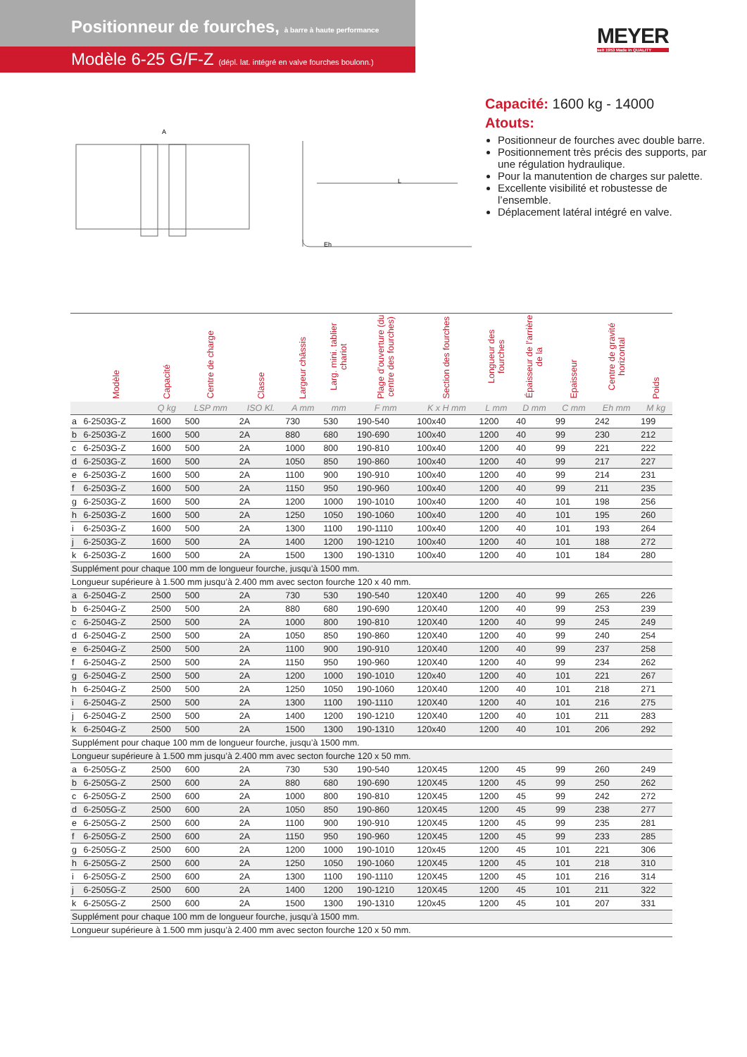Positionneur de fourches, à barre à haute performance
Modèle 6-25 G/F-Z (dépl. lat. intégré en valve fourches boulonn.)
MEYER
seit 1953 Made in QUALITY
A
L
Eh
Capacité: 1600 kg - 14000
Atouts:
Positionneur de fourches avec double barre.
Positionnement très précis des supports, par une régulation hydraulique.
Pour la manutention de charges sur palette.
Excellente visibilité et robustesse de l’ensemble.
Déplacement latéral intégré en valve.
| | Modèle | Capacité | Centre de charge | Classe | Largeur châssis | Larg. mini. tablier chariot | Plage d’ouverture (du centre des fourches) | Section des fourches | Longueur des fourches | Épaisseur de l’arrière de la | Epaisseur | Centre de gravité horizontal | Poids |
| --- | --- | --- | --- | --- | --- | --- | --- | --- | --- | --- | --- | --- | --- |
| | | Q kg | LSP mm | ISO Kl. | A mm | mm | F mm | K x H mm | L mm | D mm | C mm | Eh mm | M kg |
| a | 6-2503G-Z | 1600 | 500 | 2A | 730 | 530 | 190-540 | 100x40 | 1200 | 40 | 99 | 242 | 199 |
| b | 6-2503G-Z | 1600 | 500 | 2A | 880 | 680 | 190-690 | 100x40 | 1200 | 40 | 99 | 230 | 212 |
| c | 6-2503G-Z | 1600 | 500 | 2A | 1000 | 800 | 190-810 | 100x40 | 1200 | 40 | 99 | 221 | 222 |
| d | 6-2503G-Z | 1600 | 500 | 2A | 1050 | 850 | 190-860 | 100x40 | 1200 | 40 | 99 | 217 | 227 |
| e | 6-2503G-Z | 1600 | 500 | 2A | 1100 | 900 | 190-910 | 100x40 | 1200 | 40 | 99 | 214 | 231 |
| f | 6-2503G-Z | 1600 | 500 | 2A | 1150 | 950 | 190-960 | 100x40 | 1200 | 40 | 99 | 211 | 235 |
| g | 6-2503G-Z | 1600 | 500 | 2A | 1200 | 1000 | 190-1010 | 100x40 | 1200 | 40 | 101 | 198 | 256 |
| h | 6-2503G-Z | 1600 | 500 | 2A | 1250 | 1050 | 190-1060 | 100x40 | 1200 | 40 | 101 | 195 | 260 |
| i | 6-2503G-Z | 1600 | 500 | 2A | 1300 | 1100 | 190-1110 | 100x40 | 1200 | 40 | 101 | 193 | 264 |
| j | 6-2503G-Z | 1600 | 500 | 2A | 1400 | 1200 | 190-1210 | 100x40 | 1200 | 40 | 101 | 188 | 272 |
| k | 6-2503G-Z | 1600 | 500 | 2A | 1500 | 1300 | 190-1310 | 100x40 | 1200 | 40 | 101 | 184 | 280 |
| Supplément pour chaque 100 mm de longueur fourche, jusqu’à 1500 mm. | | | | | | | | | | | | | |
| Longueur supérieure à 1.500 mm jusqu’à 2.400 mm avec secton fourche 120 x 40 mm. | | | | | | | | | | | | | |
| a | 6-2504G-Z | 2500 | 500 | 2A | 730 | 530 | 190-540 | 120X40 | 1200 | 40 | 99 | 265 | 226 |
| b | 6-2504G-Z | 2500 | 500 | 2A | 880 | 680 | 190-690 | 120X40 | 1200 | 40 | 99 | 253 | 239 |
| c | 6-2504G-Z | 2500 | 500 | 2A | 1000 | 800 | 190-810 | 120X40 | 1200 | 40 | 99 | 245 | 249 |
| d | 6-2504G-Z | 2500 | 500 | 2A | 1050 | 850 | 190-860 | 120X40 | 1200 | 40 | 99 | 240 | 254 |
| e | 6-2504G-Z | 2500 | 500 | 2A | 1100 | 900 | 190-910 | 120X40 | 1200 | 40 | 99 | 237 | 258 |
| f | 6-2504G-Z | 2500 | 500 | 2A | 1150 | 950 | 190-960 | 120X40 | 1200 | 40 | 99 | 234 | 262 |
| g | 6-2504G-Z | 2500 | 500 | 2A | 1200 | 1000 | 190-1010 | 120x40 | 1200 | 40 | 101 | 221 | 267 |
| h | 6-2504G-Z | 2500 | 500 | 2A | 1250 | 1050 | 190-1060 | 120X40 | 1200 | 40 | 101 | 218 | 271 |
| i | 6-2504G-Z | 2500 | 500 | 2A | 1300 | 1100 | 190-1110 | 120X40 | 1200 | 40 | 101 | 216 | 275 |
| j | 6-2504G-Z | 2500 | 500 | 2A | 1400 | 1200 | 190-1210 | 120X40 | 1200 | 40 | 101 | 211 | 283 |
| k | 6-2504G-Z | 2500 | 500 | 2A | 1500 | 1300 | 190-1310 | 120x40 | 1200 | 40 | 101 | 206 | 292 |
| Supplément pour chaque 100 mm de longueur fourche, jusqu’à 1500 mm. | | | | | | | | | | | | | |
| Longueur supérieure à 1.500 mm jusqu’à 2.400 mm avec secton fourche 120 x 50 mm. | | | | | | | | | | | | | |
| a | 6-2505G-Z | 2500 | 600 | 2A | 730 | 530 | 190-540 | 120X45 | 1200 | 45 | 99 | 260 | 249 |
| b | 6-2505G-Z | 2500 | 600 | 2A | 880 | 680 | 190-690 | 120X45 | 1200 | 45 | 99 | 250 | 262 |
| c | 6-2505G-Z | 2500 | 600 | 2A | 1000 | 800 | 190-810 | 120X45 | 1200 | 45 | 99 | 242 | 272 |
| d | 6-2505G-Z | 2500 | 600 | 2A | 1050 | 850 | 190-860 | 120X45 | 1200 | 45 | 99 | 238 | 277 |
| e | 6-2505G-Z | 2500 | 600 | 2A | 1100 | 900 | 190-910 | 120X45 | 1200 | 45 | 99 | 235 | 281 |
| f | 6-2505G-Z | 2500 | 600 | 2A | 1150 | 950 | 190-960 | 120X45 | 1200 | 45 | 99 | 233 | 285 |
| g | 6-2505G-Z | 2500 | 600 | 2A | 1200 | 1000 | 190-1010 | 120x45 | 1200 | 45 | 101 | 221 | 306 |
| h | 6-2505G-Z | 2500 | 600 | 2A | 1250 | 1050 | 190-1060 | 120X45 | 1200 | 45 | 101 | 218 | 310 |
| i | 6-2505G-Z | 2500 | 600 | 2A | 1300 | 1100 | 190-1110 | 120X45 | 1200 | 45 | 101 | 216 | 314 |
| j | 6-2505G-Z | 2500 | 600 | 2A | 1400 | 1200 | 190-1210 | 120X45 | 1200 | 45 | 101 | 211 | 322 |
| k | 6-2505G-Z | 2500 | 600 | 2A | 1500 | 1300 | 190-1310 | 120x45 | 1200 | 45 | 101 | 207 | 331 |
| Supplément pour chaque 100 mm de longueur fourche, jusqu’à 1500 mm. | | | | | | | | | | | | | |
| Longueur supérieure à 1.500 mm jusqu’à 2.400 mm avec secton fourche 120 x 50 mm. | | | | | | | | | | | | | |